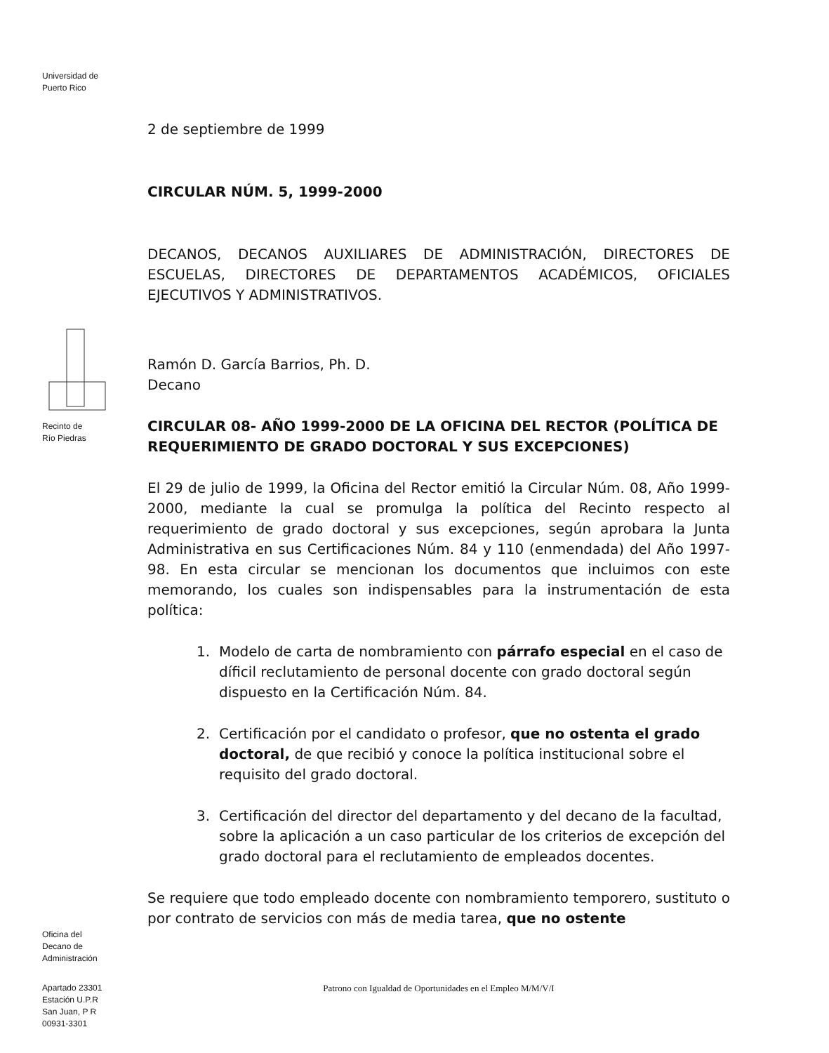Universidad de
Puerto Rico
Recinto de
Río Piedras
Oficina del
Decano de
Administración
Apartado 23301
Estación U.P.R
San Juan, P R
00931-3301
2 de septiembre de 1999
CIRCULAR NÚM. 5, 1999-2000
DECANOS, DECANOS AUXILIARES DE ADMINISTRACIÓN, DIRECTORES DE ESCUELAS, DIRECTORES DE DEPARTAMENTOS ACADÉMICOS, OFICIALES EJECUTIVOS Y ADMINISTRATIVOS.
Ramón D. García Barrios, Ph. D.
Decano
CIRCULAR 08- AÑO 1999-2000 DE LA OFICINA DEL RECTOR (POLÍTICA DE REQUERIMIENTO DE GRADO DOCTORAL Y SUS EXCEPCIONES)
El 29 de julio de 1999, la Oficina del Rector emitió la Circular Núm. 08, Año 1999-2000, mediante la cual se promulga la política del Recinto respecto al requerimiento de grado doctoral y sus excepciones, según aprobara la Junta Administrativa en sus Certificaciones Núm. 84 y 110 (enmendada) del Año 1997-98. En esta circular se mencionan los documentos que incluimos con este memorando, los cuales son indispensables para la instrumentación de esta política:
1. Modelo de carta de nombramiento con párrafo especial en el caso de díficil reclutamiento de personal docente con grado doctoral según dispuesto en la Certificación Núm. 84.
2. Certificación por el candidato o profesor, que no ostenta el grado doctoral, de que recibió y conoce la política institucional sobre el requisito del grado doctoral.
3. Certificación del director del departamento y del decano de la facultad, sobre la aplicación a un caso particular de los criterios de excepción del grado doctoral para el reclutamiento de empleados docentes.
Se requiere que todo empleado docente con nombramiento temporero, sustituto o por contrato de servicios con más de media tarea, que no ostente
Patrono con Igualdad de Oportunidades en el Empleo M/M/V/I